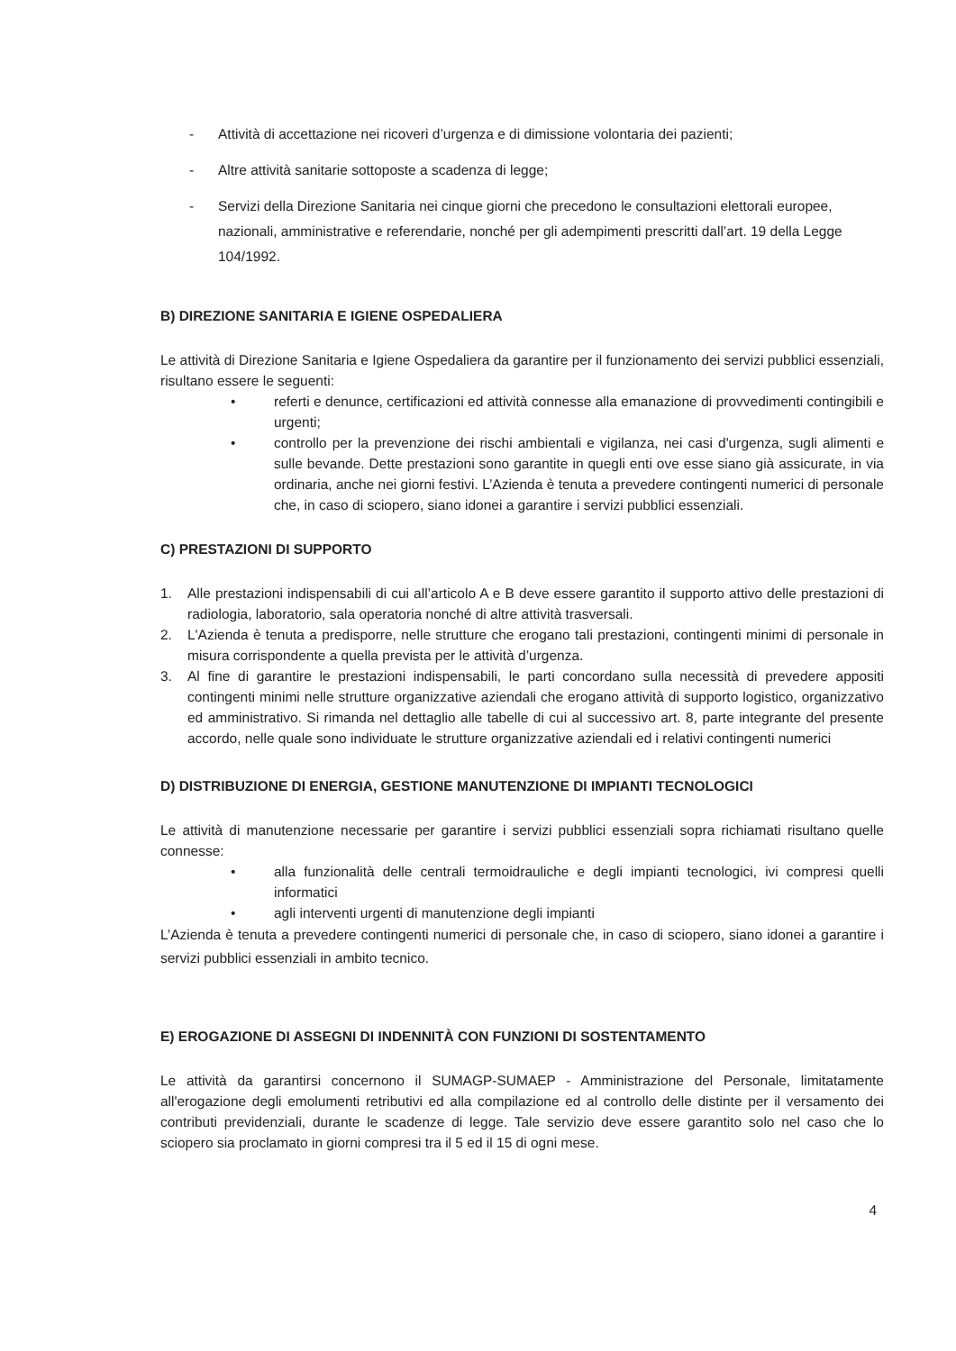- Attività di accettazione nei ricoveri d’urgenza e di dimissione volontaria dei pazienti;
- Altre attività sanitarie sottoposte a scadenza di legge;
- Servizi della Direzione Sanitaria nei cinque giorni che precedono le consultazioni elettorali europee, nazionali, amministrative e referendarie, nonché per gli adempimenti prescritti dall’art. 19 della Legge 104/1992.
B) DIREZIONE SANITARIA E IGIENE OSPEDALIERA
Le attività di Direzione Sanitaria e Igiene Ospedaliera da garantire per il funzionamento dei servizi pubblici essenziali, risultano essere le seguenti:
• referti e denunce, certificazioni ed attività connesse alla emanazione di provvedimenti contingibili e urgenti;
• controllo per la prevenzione dei rischi ambientali e vigilanza, nei casi d'urgenza, sugli alimenti e sulle bevande. Dette prestazioni sono garantite in quegli enti ove esse siano già assicurate, in via ordinaria, anche nei giorni festivi. L’Azienda è tenuta a prevedere contingenti numerici di personale che, in caso di sciopero, siano idonei a garantire i servizi pubblici essenziali.
C) PRESTAZIONI DI SUPPORTO
1. Alle prestazioni indispensabili di cui all’articolo A e B deve essere garantito il supporto attivo delle prestazioni di radiologia, laboratorio, sala operatoria nonché di altre attività trasversali.
2. L'Azienda è tenuta a predisporre, nelle strutture che erogano tali prestazioni, contingenti minimi di personale in misura corrispondente a quella prevista per le attività d’urgenza.
3. Al fine di garantire le prestazioni indispensabili, le parti concordano sulla necessità di prevedere appositi contingenti minimi nelle strutture organizzative aziendali che erogano attività di supporto logistico, organizzativo ed amministrativo. Si rimanda nel dettaglio alle tabelle di cui al successivo art. 8, parte integrante del presente accordo, nelle quale sono individuate le strutture organizzative aziendali ed i relativi contingenti numerici
D) DISTRIBUZIONE DI ENERGIA, GESTIONE MANUTENZIONE DI IMPIANTI TECNOLOGICI
Le attività di manutenzione necessarie per garantire i servizi pubblici essenziali sopra richiamati risultano quelle connesse:
• alla funzionalità delle centrali termoidrauliche e degli impianti tecnologici, ivi compresi quelli informatici
• agli interventi urgenti di manutenzione degli impianti
L’Azienda è tenuta a prevedere contingenti numerici di personale che, in caso di sciopero, siano idonei a garantire i servizi pubblici essenziali in ambito tecnico.
E) EROGAZIONE DI ASSEGNI DI INDENNITÀ CON FUNZIONI DI SOSTENTAMENTO
Le attività da garantirsi concernono il SUMAGP-SUMAEP - Amministrazione del Personale, limitatamente all'erogazione degli emolumenti retributivi ed alla compilazione ed al controllo delle distinte per il versamento dei contributi previdenziali, durante le scadenze di legge. Tale servizio deve essere garantito solo nel caso che lo sciopero sia proclamato in giorni compresi tra il 5 ed il 15 di ogni mese.
4